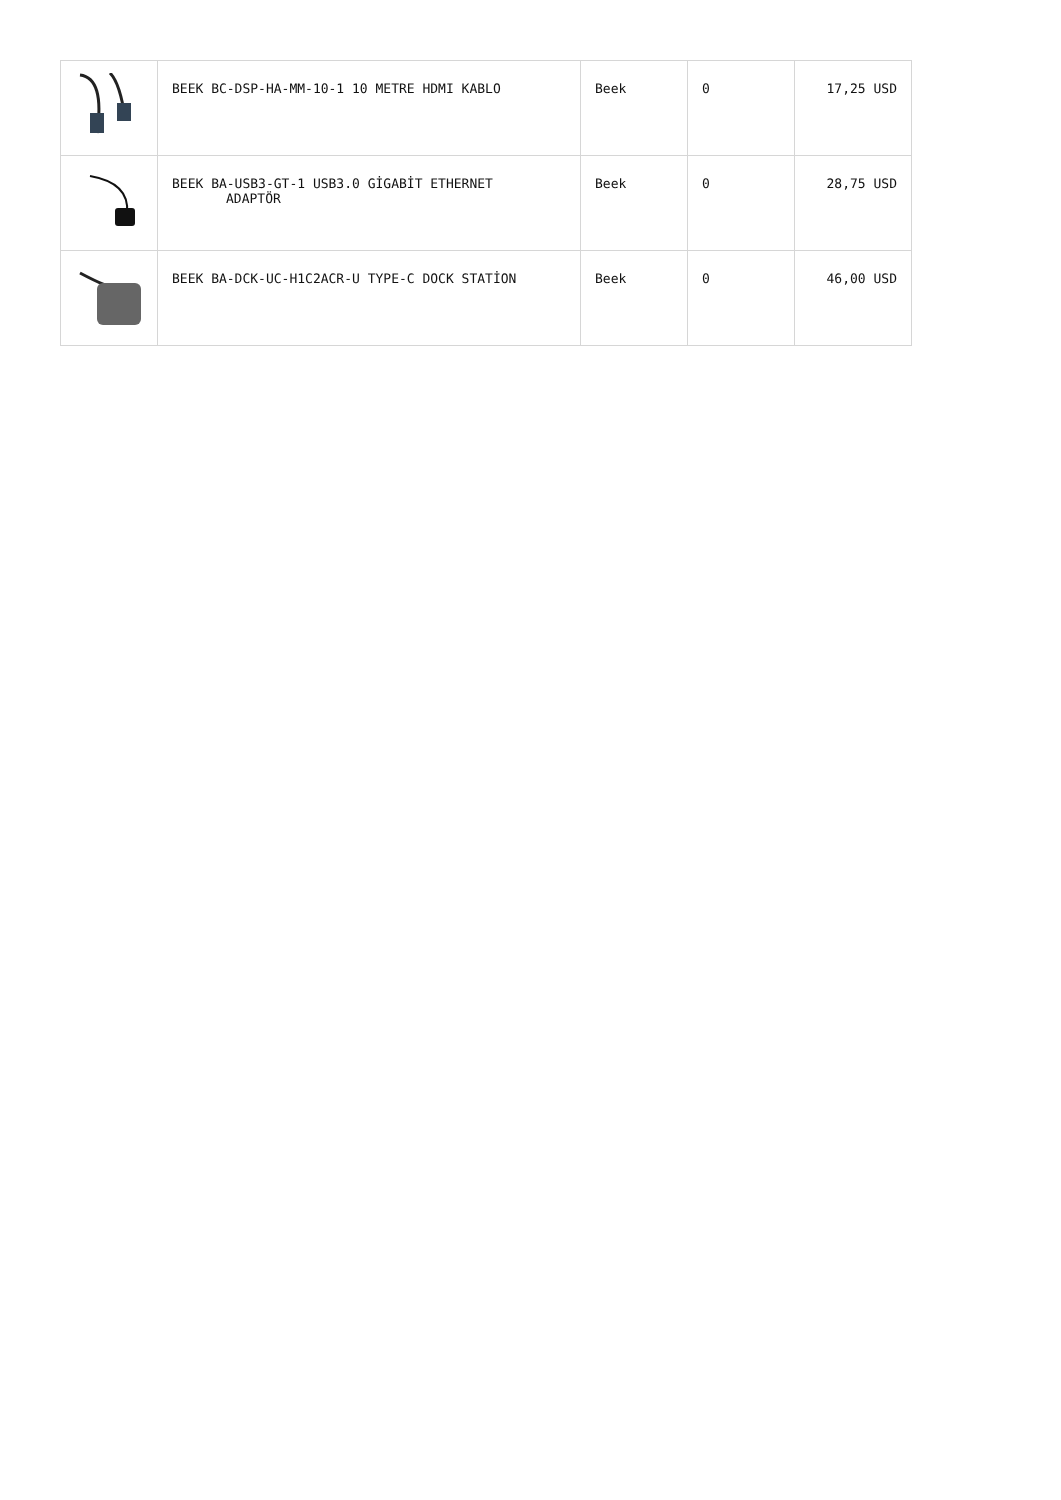| | BEEK BC-DSP-HA-MM-10-1 10 METRE HDMI KABLO | Beek | 0 | 17,25 USD |
| | BEEK BA-USB3-GT-1 USB3.0 GİGABİT ETHERNET ADAPTÖR | Beek | 0 | 28,75 USD |
| | BEEK BA-DCK-UC-H1C2ACR-U TYPE-C DOCK STATİON | Beek | 0 | 46,00 USD |